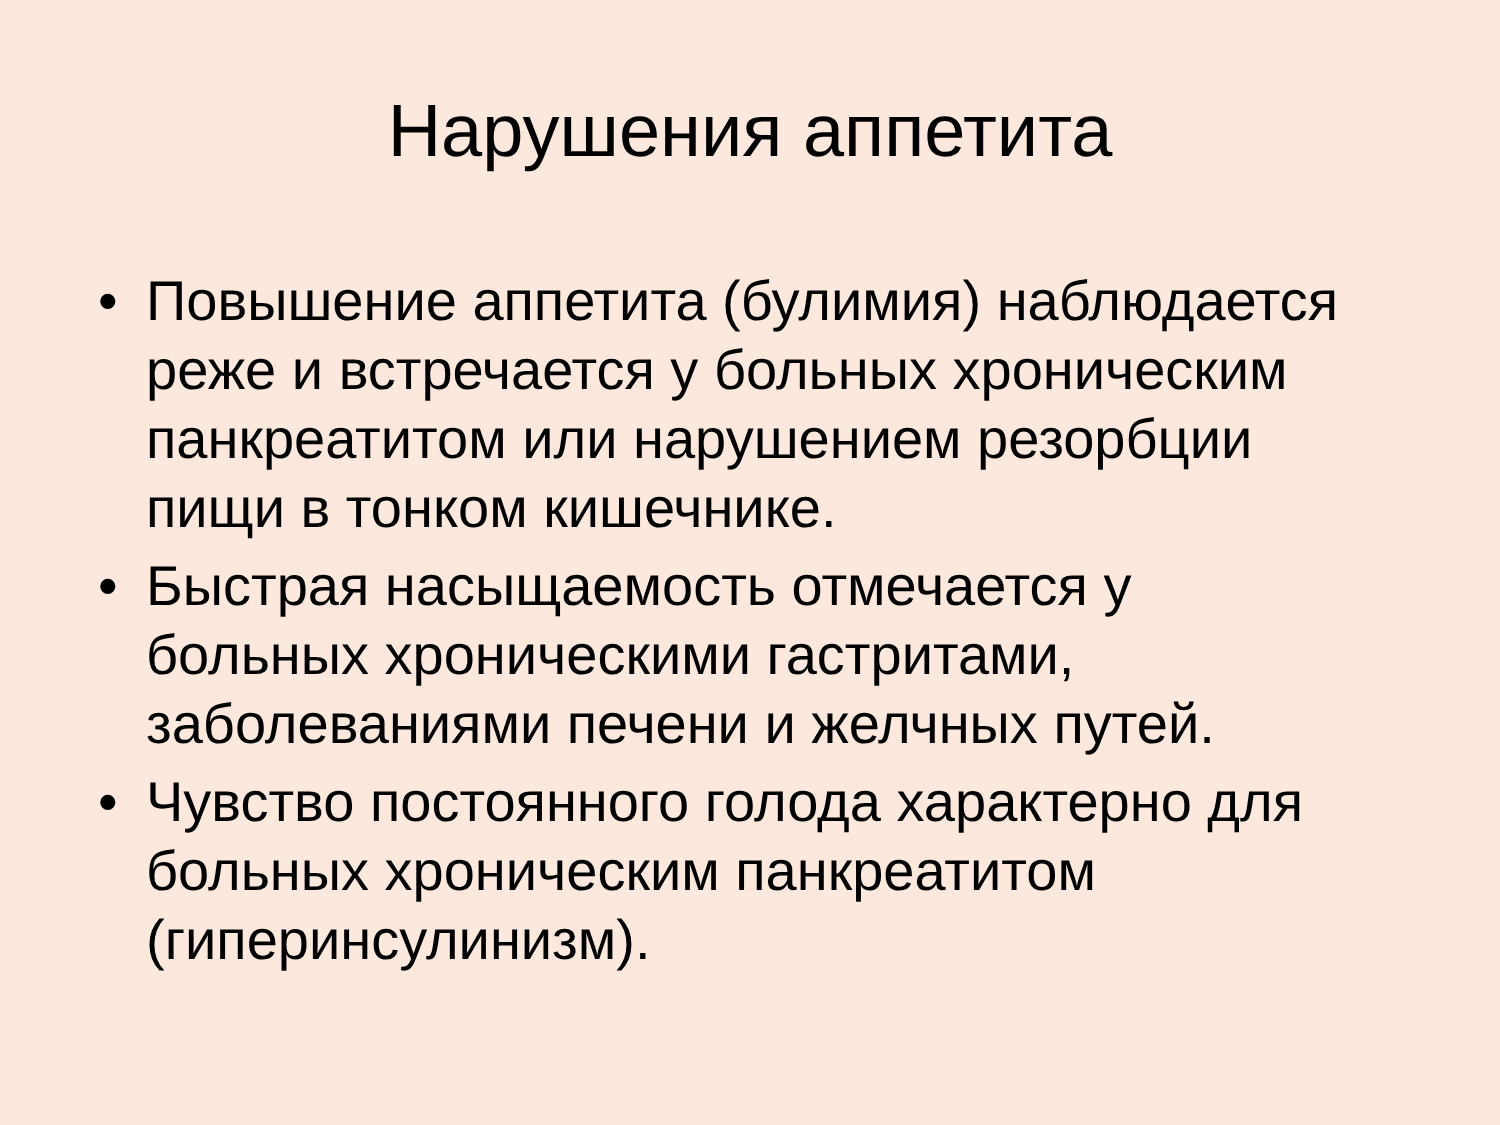Нарушения аппетита
• Повышение аппетита (булимия) наблюдается реже и встречается у больных хроническим панкреатитом или нарушением резорбции пищи в тонком кишечнике.
• Быстрая насыщаемость отмечается у больных хроническими гастритами, заболеваниями печени и желчных путей.
• Чувство постоянного голода характерно для больных хроническим панкреатитом (гиперинсулинизм).